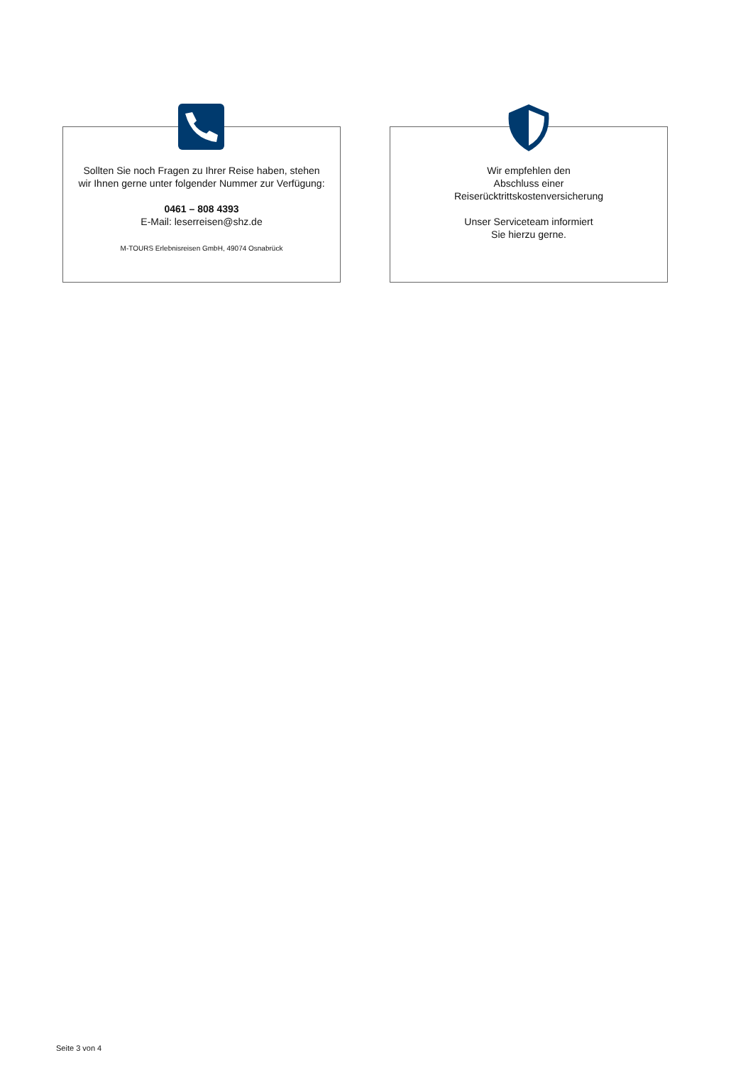Sollten Sie noch Fragen zu Ihrer Reise haben, stehen
wir Ihnen gerne unter folgender Nummer zur Verfügung:
0461 – 808 4393
E-Mail: leserreisen@shz.de
M-TOURS Erlebnisreisen GmbH, 49074 Osnabrück
Wir empfehlen den
Abschluss einer
Reiserücktrittskostenversicherung
Unser Serviceteam informiert
Sie hierzu gerne.
Seite 3 von 4